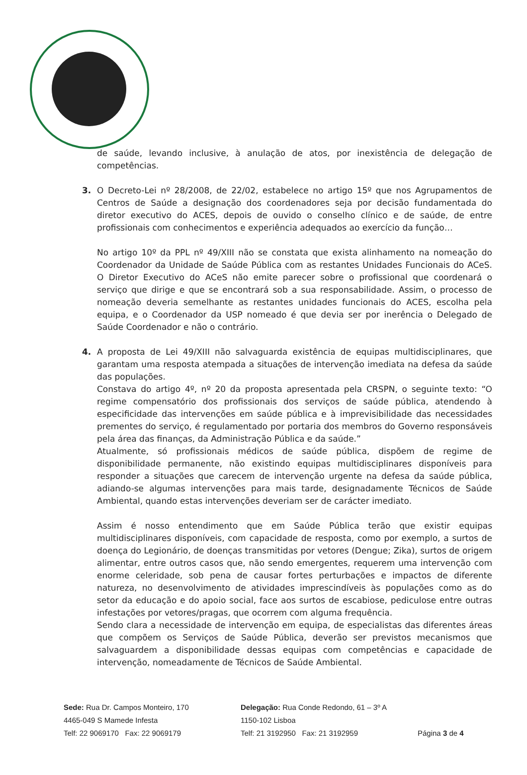de saúde, levando inclusive, à anulação de atos, por inexistência de delegação de competências.
3. O Decreto-Lei nº 28/2008, de 22/02, estabelece no artigo 15º que nos Agrupamentos de Centros de Saúde a designação dos coordenadores seja por decisão fundamentada do diretor executivo do ACES, depois de ouvido o conselho clínico e de saúde, de entre profissionais com conhecimentos e experiência adequados ao exercício da função…
No artigo 10º da PPL nº 49/XIII não se constata que exista alinhamento na nomeação do Coordenador da Unidade de Saúde Pública com as restantes Unidades Funcionais do ACeS. O Diretor Executivo do ACeS não emite parecer sobre o profissional que coordenará o serviço que dirige e que se encontrará sob a sua responsabilidade. Assim, o processo de nomeação deveria semelhante as restantes unidades funcionais do ACES, escolha pela equipa, e o Coordenador da USP nomeado é que devia ser por inerência o Delegado de Saúde Coordenador e não o contrário.
4. A proposta de Lei 49/XIII não salvaguarda existência de equipas multidisciplinares, que garantam uma resposta atempada a situações de intervenção imediata na defesa da saúde das populações.
Constava do artigo 4º, nº 20 da proposta apresentada pela CRSPN, o seguinte texto: “O regime compensatório dos profissionais dos serviços de saúde pública, atendendo à especificidade das intervenções em saúde pública e à imprevisibilidade das necessidades prementes do serviço, é regulamentado por portaria dos membros do Governo responsáveis pela área das finanças, da Administração Pública e da saúde.”
Atualmente, só profissionais médicos de saúde pública, dispõem de regime de disponibilidade permanente, não existindo equipas multidisciplinares disponíveis para responder a situações que carecem de intervenção urgente na defesa da saúde pública, adiando-se algumas intervenções para mais tarde, designadamente Técnicos de Saúde Ambiental, quando estas intervenções deveriam ser de carácter imediato.
Assim é nosso entendimento que em Saúde Pública terão que existir equipas multidisciplinares disponíveis, com capacidade de resposta, como por exemplo, a surtos de doença do Legionário, de doenças transmitidas por vetores (Dengue; Zika), surtos de origem alimentar, entre outros casos que, não sendo emergentes, requerem uma intervenção com enorme celeridade, sob pena de causar fortes perturbações e impactos de diferente natureza, no desenvolvimento de atividades imprescindíveis às populações como as do setor da educação e do apoio social, face aos surtos de escabiose, pediculose entre outras infestações por vetores/pragas, que ocorrem com alguma frequência.
Sendo clara a necessidade de intervenção em equipa, de especialistas das diferentes áreas que compõem os Serviços de Saúde Pública, deverão ser previstos mecanismos que salvaguardem a disponibilidade dessas equipas com competências e capacidade de intervenção, nomeadamente de Técnicos de Saúde Ambiental.
Sede: Rua Dr. Campos Monteiro, 170
4465-049 S Mamede Infesta
Telf: 22 9069170 Fax: 22 9069179
Delegação: Rua Conde Redondo, 61 – 3º A
1150-102 Lisboa
Telf: 21 3192950 Fax: 21 3192959
Página 3 de 4